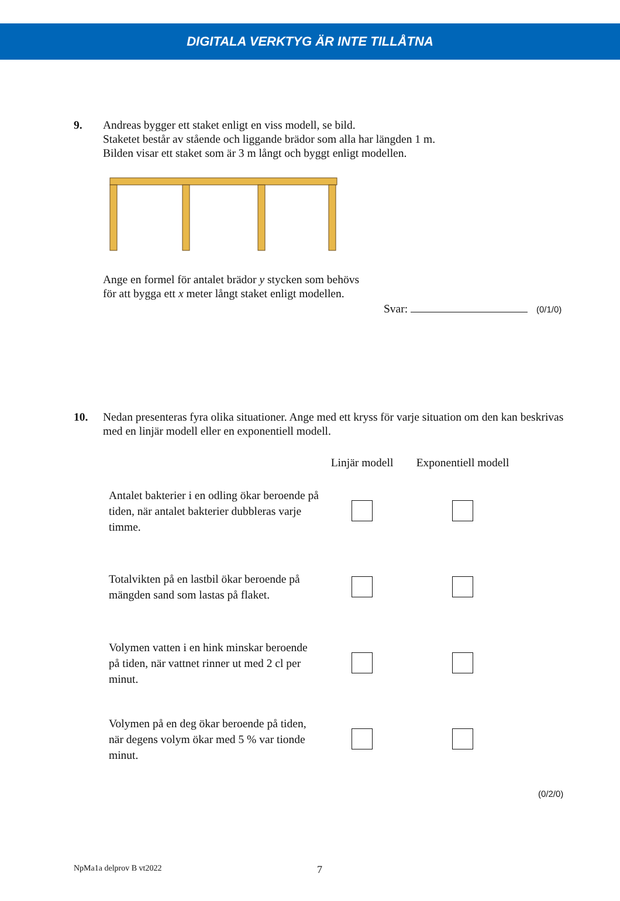DIGITALA VERKTYG ÄR INTE TILLÅTNA
9. Andreas bygger ett staket enligt en viss modell, se bild.
Staketet består av stående och liggande brädor som alla har längden 1 m.
Bilden visar ett staket som är 3 m långt och byggt enligt modellen. Ange en formel för antalet brädor y stycken som behövs
för att bygga ett x meter långt staket enligt modellen.
Svar: (0/1/0)
10. Nedan presenteras fyra olika situationer. Ange med ett kryss för varje situation om den kan beskrivas med en linjär modell eller en exponentiell modell.
| | Linjär modell | Exponentiell modell |
| --- | --- | --- |
| Antalet bakterier i en odling ökar beroende på tiden, när antalet bakterier dubbleras varje timme. | | |
| Totalvikten på en lastbil ökar beroende på mängden sand som lastas på flaket. | | |
| Volymen vatten i en hink minskar beroende på tiden, när vattnet rinner ut med 2 cl per minut. | | |
| Volymen på en deg ökar beroende på tiden, när degens volym ökar med 5 % var tionde minut. | | |
(0/2/0)
NpMa1a delprov B vt2022 7